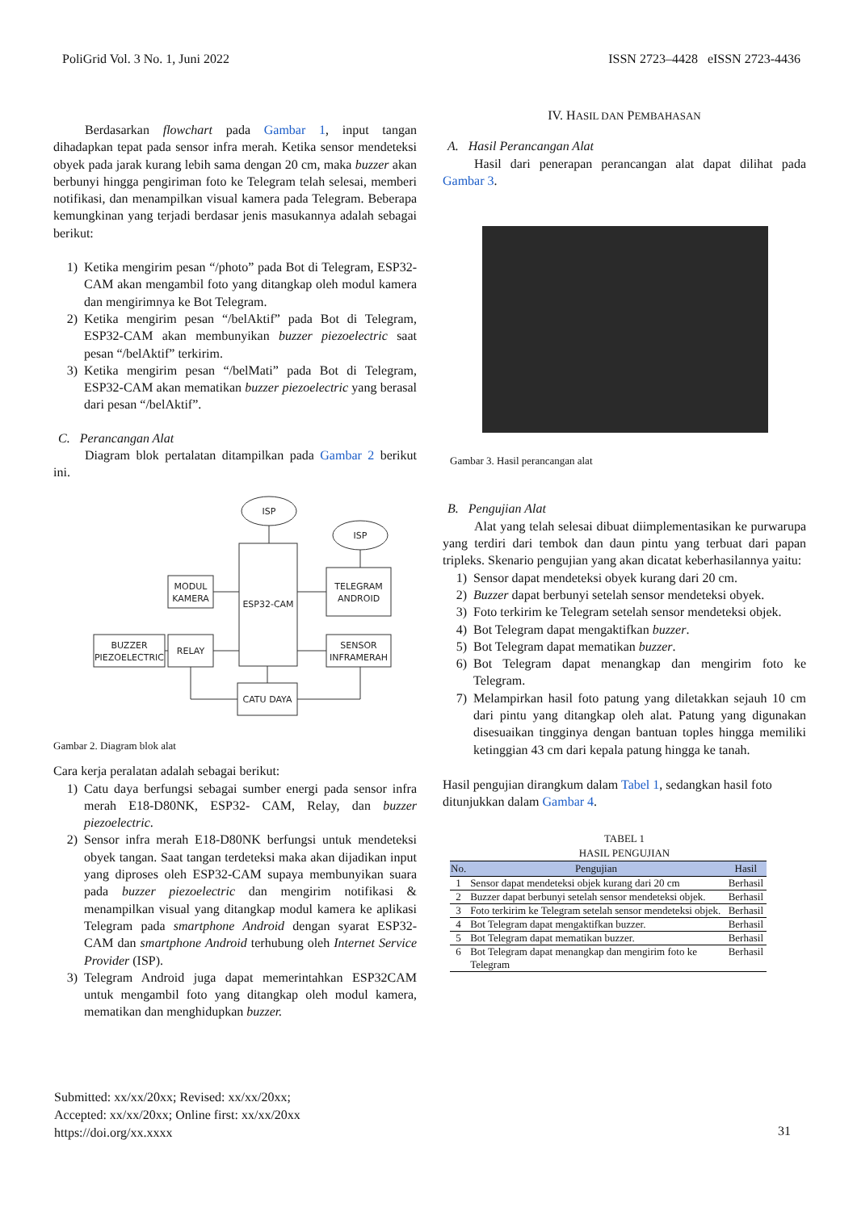PoliGrid Vol. 3 No. 1, Juni 2022 ISSN 2723–4428 eISSN 2723-4436
Berdasarkan flowchart pada Gambar 1, input tangan dihadapkan tepat pada sensor infra merah. Ketika sensor mendeteksi obyek pada jarak kurang lebih sama dengan 20 cm, maka buzzer akan berbunyi hingga pengiriman foto ke Telegram telah selesai, memberi notifikasi, dan menampilkan visual kamera pada Telegram. Beberapa kemungkinan yang terjadi berdasar jenis masukannya adalah sebagai berikut:
1) Ketika mengirim pesan “/photo” pada Bot di Telegram, ESP32-CAM akan mengambil foto yang ditangkap oleh modul kamera dan mengirimnya ke Bot Telegram.
2) Ketika mengirim pesan “/belAktif” pada Bot di Telegram, ESP32-CAM akan membunyikan buzzer piezoelectric saat pesan “/belAktif” terkirim.
3) Ketika mengirim pesan “/belMati” pada Bot di Telegram, ESP32-CAM akan mematikan buzzer piezoelectric yang berasal dari pesan “/belAktif”.
C. Perancangan Alat
Diagram blok pertalatan ditampilkan pada Gambar 2 berikut ini.
ISP
ISP
ESP32-CAM
TELEGRAM
ANDROID
MODUL
KAMERA
RELAY
BUZZER
PIEZOELECTRIC
SENSOR
INFRAMERAH
CATU DAYA
Gambar 2. Diagram blok alat
Cara kerja peralatan adalah sebagai berikut:
1) Catu daya berfungsi sebagai sumber energi pada sensor infra merah E18-D80NK, ESP32- CAM, Relay, dan buzzer piezoelectric.
2) Sensor infra merah E18-D80NK berfungsi untuk mendeteksi obyek tangan. Saat tangan terdeteksi maka akan dijadikan input yang diproses oleh ESP32-CAM supaya membunyikan suara pada buzzer piezoelectric dan mengirim notifikasi & menampilkan visual yang ditangkap modul kamera ke aplikasi Telegram pada smartphone Android dengan syarat ESP32- CAM dan smartphone Android terhubung oleh Internet Service Provider (ISP).
3) Telegram Android juga dapat memerintahkan ESP32CAM untuk mengambil foto yang ditangkap oleh modul kamera, mematikan dan menghidupkan buzzer.
IV. HASIL DAN PEMBAHASAN
A. Hasil Perancangan Alat
Hasil dari penerapan perancangan alat dapat dilihat pada Gambar 3.
Gambar 3. Hasil perancangan alat
B. Pengujian Alat
Alat yang telah selesai dibuat diimplementasikan ke purwarupa yang terdiri dari tembok dan daun pintu yang terbuat dari papan tripleks. Skenario pengujian yang akan dicatat keberhasilannya yaitu:
1) Sensor dapat mendeteksi obyek kurang dari 20 cm.
2) Buzzer dapat berbunyi setelah sensor mendeteksi obyek.
3) Foto terkirim ke Telegram setelah sensor mendeteksi objek.
4) Bot Telegram dapat mengaktifkan buzzer.
5) Bot Telegram dapat mematikan buzzer.
6) Bot Telegram dapat menangkap dan mengirim foto ke Telegram.
7) Melampirkan hasil foto patung yang diletakkan sejauh 10 cm dari pintu yang ditangkap oleh alat. Patung yang digunakan disesuaikan tingginya dengan bantuan toples hingga memiliki ketinggian 43 cm dari kepala patung hingga ke tanah.
Hasil pengujian dirangkum dalam Tabel 1, sedangkan hasil foto ditunjukkan dalam Gambar 4.
TABEL 1
HASIL PENGUJIAN
| No. | Pengujian | Hasil |
| --- | --- | --- |
| 1 | Sensor dapat mendeteksi objek kurang dari 20 cm | Berhasil |
| 2 | Buzzer dapat berbunyi setelah sensor mendeteksi objek. | Berhasil |
| 3 | Foto terkirim ke Telegram setelah sensor mendeteksi objek. | Berhasil |
| 4 | Bot Telegram dapat mengaktifkan buzzer. | Berhasil |
| 5 | Bot Telegram dapat mematikan buzzer. | Berhasil |
| 6 | Bot Telegram dapat menangkap dan mengirim foto ke Telegram | Berhasil |
Submitted: xx/xx/20xx; Revised: xx/xx/20xx;
Accepted: xx/xx/20xx; Online first: xx/xx/20xx
https://doi.org/xx.xxxx
31